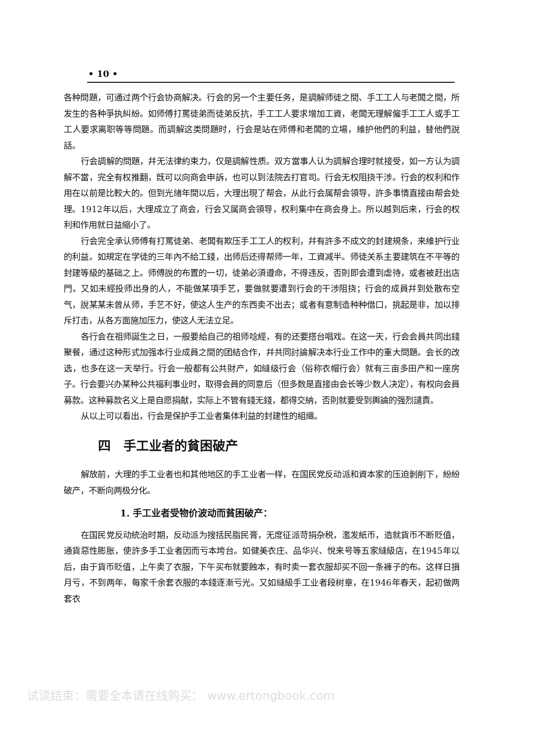• 10 •
各种問題，可通过两个行会协商解决。行会的另一个主要任务，是調解师徒之間、手工工人与老闆之間，所发生的各种爭执糾紛。如师傅打罵徒弟而徒弟反抗，手工工人要求增加工資，老闆无理解僱手工工人或手工工人要求离职等等問題。而調解这类問題时，行会是站在师傅和老闆的立場，維护他們的利益，替他們說話。
行会調解的問題，幷无法律約束力，仅是調解性质。双方當事人认为調解合理时就接受，如一方认为調解不當，完全有权推翻，旣可以向商会申訴，也可以到法院去打官司。行会无权阻挠干涉。行会的权利和作用在以前是比較大的。但到光緖年間以后，大理出現了帮会，从此行会属帮会領导，許多事情直接由帮会处理。1912年以后，大理成立了商会，行会又属商会領导，权利集中在商会身上。所以越到后来，行会的权利和作用就日益縮小了。
行会完全承认师傅有打罵徒弟、老闆有欺压手工工人的权利，幷有許多不成文的封建規条，来維护行业的利益。如規定在学徒的三年內不給工錢，出师后还得帮师一年，工資减半。师徒关系主要建筑在不平等的封建等級的基础之上。师傅說的布置的一切，徒弟必須遵命，不得违反，否則即会遭到虐待，或者被赶出店門。又如未經投师出身的人，不能做某項手艺，要做就要遭到行会的干涉阻挠；行会的成員幷到处散布空气，說某某未曾从师，手艺不好，使这人生产的东西卖不出去；或者有意制造种种借口，挑起是非，加以排斥打击，从各方面施加压力，使这人无法立足。
各行会在祖师誕生之日，一般要給自己的祖师唸經，有的还要搭台唱戏。在这一天，行会会員共同出錢聚餐，通过这种形式加强本行业成員之間的团結合作，幷共同討論解决本行业工作中的重大問題。会长的改选，也多在这一天举行。行会一般都有公共財产，如縫级行会（俗称衣帽行会）就有三亩多田产和一座房子。行会要兴办某种公共福利事业时，取得会員的同意后（但多数是直接由会长等少数人决定），有权向会員募款。这种募款名义上是自愿捐献，实际上不管有錢无錢，都得交納，否則就要受到輿論的强烈譴責。
从以上可以看出，行会是保护手工业者集体利益的封建性的組織。
四　手工业者的貧困破产
解放前，大理的手工业者也和其他地区的手工业者一样，在国民党反动派和資本家的压迫剝削下，紛紛破产，不断向两极分化。
1. 手工业者受物价波动而貧困破产：
在国民党反动統治时期，反动派为搜括民脂民膏，无度征派苛捐杂税，濫发紙币，造就貨币不断貶值，通貨惡性膨胀，使許多手工业者因而亏本垮台。如健美衣庄、品华兴、悅来号等五家縫級店，在1945年以后，由于貨币貶值，上午卖了衣服，下午买布就要蝕本，有时卖一套衣服却买不回一条褲子的布。这样日損月亏，不到两年，每家千余套衣服的本錢逐漸亏光。又如縫級手工业者段树章，在1946年春天，起初做两套衣
试读结束：需要全本请在线购买： www.ertongbook.com